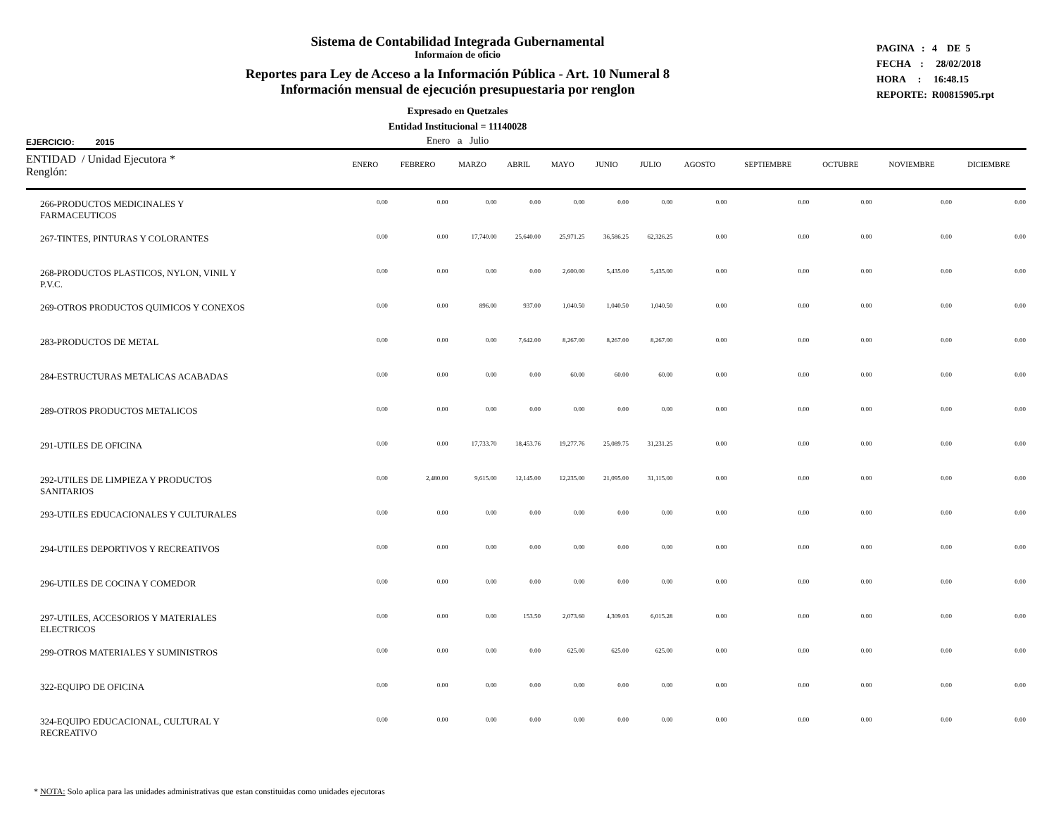Sistema de Contabilidad Integrada Gubernamental
Informaíon de oficio
Reportes para Ley de Acceso a la Información Pública - Art. 10 Numeral 8
Información mensual de ejecución presupuestaria por renglon
Expresado en Quetzales
Entidad Institucional = 11140028
Enero a Julio
PAGINA : 4 DE 5
FECHA : 28/02/2018
HORA : 16:48.15
REPORTE: R00815905.rpt
EJERCICIO: 2015
| ENTIDAD / Unidad Ejecutora * Renglón: | ENERO | FEBRERO | MARZO | ABRIL | MAYO | JUNIO | JULIO | AGOSTO | SEPTIEMBRE | OCTUBRE | NOVIEMBRE | DICIEMBRE |
| --- | --- | --- | --- | --- | --- | --- | --- | --- | --- | --- | --- | --- |
| 266-PRODUCTOS MEDICINALES Y FARMACEUTICOS | 0.00 | 0.00 | 0.00 | 0.00 | 0.00 | 0.00 | 0.00 | 0.00 | 0.00 | 0.00 | 0.00 | 0.00 |
| 267-TINTES, PINTURAS Y COLORANTES | 0.00 | 0.00 | 17,740.00 | 25,640.00 | 25,971.25 | 36,586.25 | 62,326.25 | 0.00 | 0.00 | 0.00 | 0.00 | 0.00 |
| 268-PRODUCTOS PLASTICOS, NYLON, VINIL Y P.V.C. | 0.00 | 0.00 | 0.00 | 0.00 | 2,600.00 | 5,435.00 | 5,435.00 | 0.00 | 0.00 | 0.00 | 0.00 | 0.00 |
| 269-OTROS PRODUCTOS QUIMICOS Y CONEXOS | 0.00 | 0.00 | 896.00 | 937.00 | 1,040.50 | 1,040.50 | 1,040.50 | 0.00 | 0.00 | 0.00 | 0.00 | 0.00 |
| 283-PRODUCTOS DE METAL | 0.00 | 0.00 | 0.00 | 7,642.00 | 8,267.00 | 8,267.00 | 8,267.00 | 0.00 | 0.00 | 0.00 | 0.00 | 0.00 |
| 284-ESTRUCTURAS METALICAS ACABADAS | 0.00 | 0.00 | 0.00 | 0.00 | 60.00 | 60.00 | 60.00 | 0.00 | 0.00 | 0.00 | 0.00 | 0.00 |
| 289-OTROS PRODUCTOS METALICOS | 0.00 | 0.00 | 0.00 | 0.00 | 0.00 | 0.00 | 0.00 | 0.00 | 0.00 | 0.00 | 0.00 | 0.00 |
| 291-UTILES DE OFICINA | 0.00 | 0.00 | 17,733.70 | 18,453.76 | 19,277.76 | 25,089.75 | 31,231.25 | 0.00 | 0.00 | 0.00 | 0.00 | 0.00 |
| 292-UTILES DE LIMPIEZA Y PRODUCTOS SANITARIOS | 0.00 | 2,480.00 | 9,615.00 | 12,145.00 | 12,235.00 | 21,095.00 | 31,115.00 | 0.00 | 0.00 | 0.00 | 0.00 | 0.00 |
| 293-UTILES EDUCACIONALES Y CULTURALES | 0.00 | 0.00 | 0.00 | 0.00 | 0.00 | 0.00 | 0.00 | 0.00 | 0.00 | 0.00 | 0.00 | 0.00 |
| 294-UTILES DEPORTIVOS Y RECREATIVOS | 0.00 | 0.00 | 0.00 | 0.00 | 0.00 | 0.00 | 0.00 | 0.00 | 0.00 | 0.00 | 0.00 | 0.00 |
| 296-UTILES DE COCINA Y COMEDOR | 0.00 | 0.00 | 0.00 | 0.00 | 0.00 | 0.00 | 0.00 | 0.00 | 0.00 | 0.00 | 0.00 | 0.00 |
| 297-UTILES, ACCESORIOS Y MATERIALES ELECTRICOS | 0.00 | 0.00 | 0.00 | 153.50 | 2,073.60 | 4,309.03 | 6,015.28 | 0.00 | 0.00 | 0.00 | 0.00 | 0.00 |
| 299-OTROS MATERIALES Y SUMINISTROS | 0.00 | 0.00 | 0.00 | 0.00 | 625.00 | 625.00 | 625.00 | 0.00 | 0.00 | 0.00 | 0.00 | 0.00 |
| 322-EQUIPO DE OFICINA | 0.00 | 0.00 | 0.00 | 0.00 | 0.00 | 0.00 | 0.00 | 0.00 | 0.00 | 0.00 | 0.00 | 0.00 |
| 324-EQUIPO EDUCACIONAL, CULTURAL Y RECREATIVO | 0.00 | 0.00 | 0.00 | 0.00 | 0.00 | 0.00 | 0.00 | 0.00 | 0.00 | 0.00 | 0.00 | 0.00 |
* NOTA: Solo aplica para las unidades administrativas que estan constituidas como unidades ejecutoras